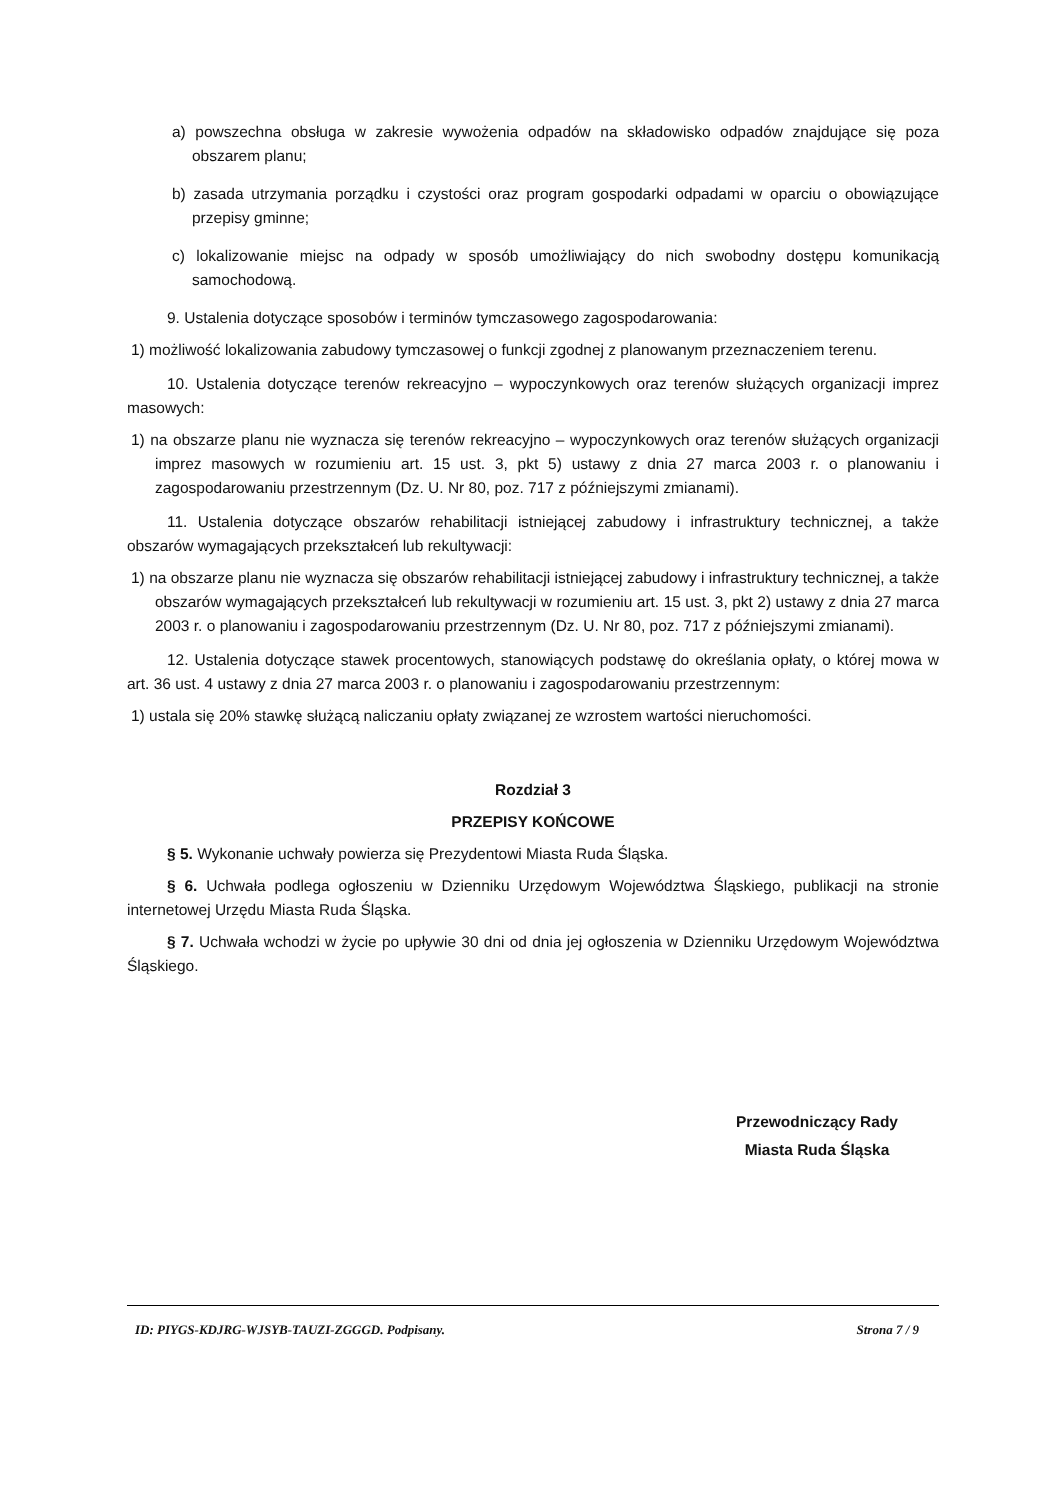a) powszechna obsługa w zakresie wywożenia odpadów na składowisko odpadów znajdujące się poza obszarem planu;
b) zasada utrzymania porządku i czystości oraz program gospodarki odpadami w oparciu o obowiązujące przepisy gminne;
c) lokalizowanie miejsc na odpady w sposób umożliwiający do nich swobodny dostępu komunikacją samochodową.
9. Ustalenia dotyczące sposobów i terminów tymczasowego zagospodarowania:
1) możliwość lokalizowania zabudowy tymczasowej o funkcji zgodnej z planowanym przeznaczeniem terenu.
10. Ustalenia dotyczące terenów rekreacyjno – wypoczynkowych oraz terenów służących organizacji imprez masowych:
1) na obszarze planu nie wyznacza się terenów rekreacyjno – wypoczynkowych oraz terenów służących organizacji imprez masowych w rozumieniu art. 15 ust. 3, pkt 5) ustawy z dnia 27 marca 2003 r. o planowaniu i zagospodarowaniu przestrzennym (Dz. U. Nr 80, poz. 717 z późniejszymi zmianami).
11. Ustalenia dotyczące obszarów rehabilitacji istniejącej zabudowy i infrastruktury technicznej, a także obszarów wymagających przekształceń lub rekultywacji:
1) na obszarze planu nie wyznacza się obszarów rehabilitacji istniejącej zabudowy i infrastruktury technicznej, a także obszarów wymagających przekształceń lub rekultywacji w rozumieniu art. 15 ust. 3, pkt 2) ustawy z dnia 27 marca 2003 r. o planowaniu i zagospodarowaniu przestrzennym (Dz. U. Nr 80, poz. 717 z późniejszymi zmianami).
12. Ustalenia dotyczące stawek procentowych, stanowiących podstawę do określania opłaty, o której mowa w art. 36 ust. 4 ustawy z dnia 27 marca 2003 r. o planowaniu i zagospodarowaniu przestrzennym:
1) ustala się 20% stawkę służącą naliczaniu opłaty związanej ze wzrostem wartości nieruchomości.
Rozdział 3
PRZEPISY KOŃCOWE
§ 5. Wykonanie uchwały powierza się Prezydentowi Miasta Ruda Śląska.
§ 6. Uchwała podlega ogłoszeniu w Dzienniku Urzędowym Województwa Śląskiego, publikacji na stronie internetowej Urzędu Miasta Ruda Śląska.
§ 7. Uchwała wchodzi w życie po upływie 30 dni od dnia jej ogłoszenia w Dzienniku Urzędowym Województwa Śląskiego.
Przewodniczący Rady
Miasta Ruda Śląska
ID: PIYGS-KDJRG-WJSYB-TAUZI-ZGGGD. Podpisany. Strona 7 / 9